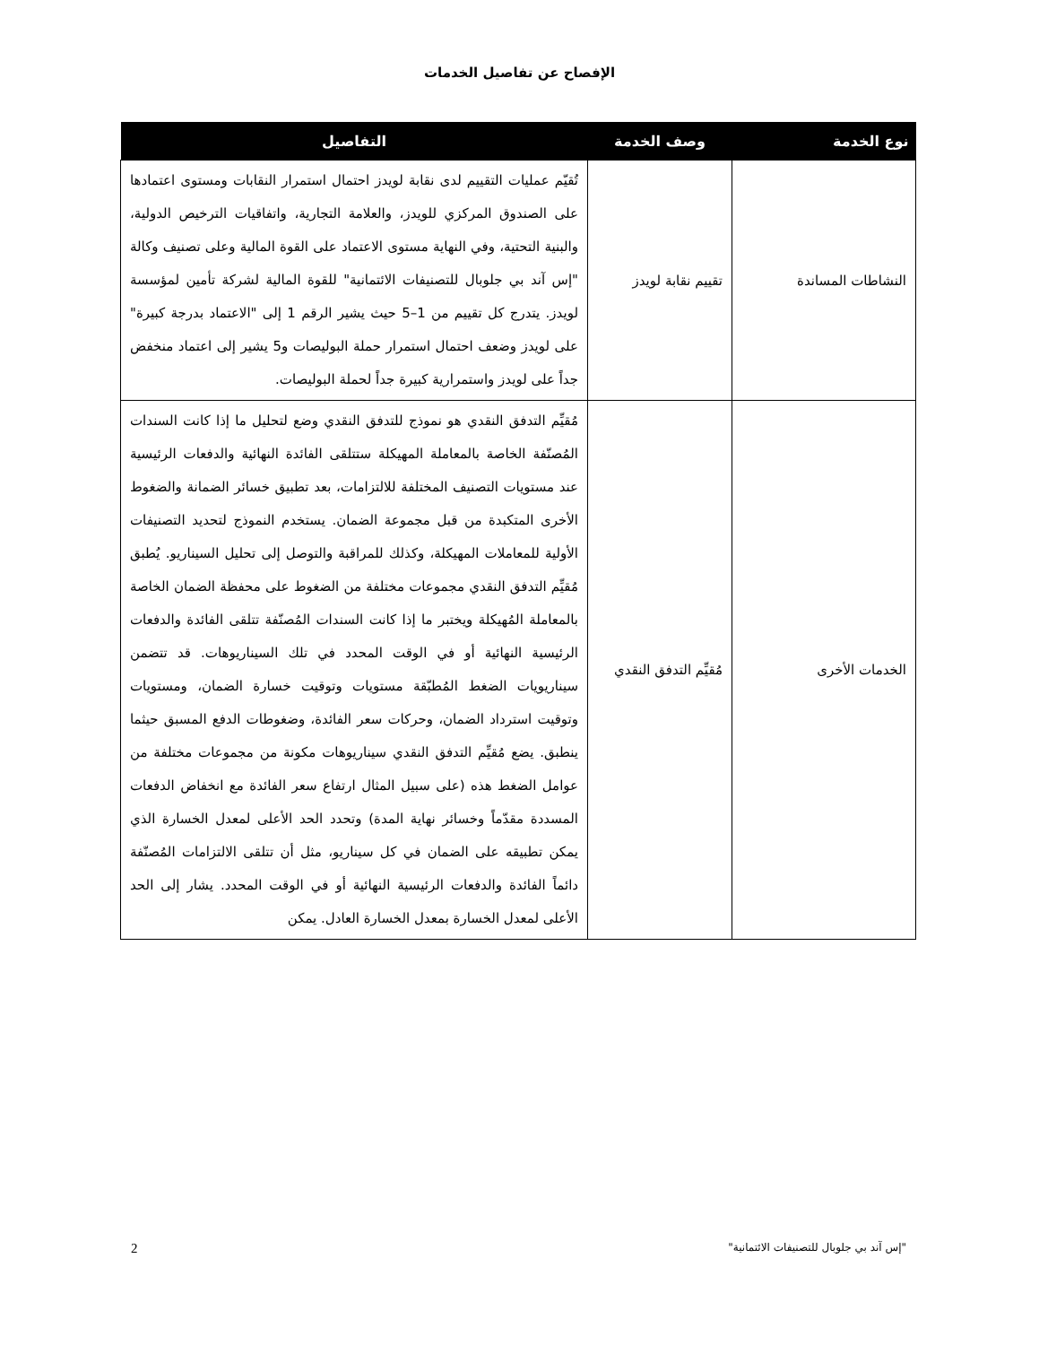الإفصاح عن تفاصيل الخدمات
| نوع الخدمة | وصف الخدمة | التفاصيل |
| --- | --- | --- |
| النشاطات المساندة | تقييم نقابة لويدز | تُقيّم عمليات التقييم لدى نقابة لويدز احتمال استمرار النقابات ومستوى اعتمادها على الصندوق المركزي للويدز، والعلامة التجارية، واتفاقيات الترخيص الدولية، والبنية التحتية، وفي النهاية مستوى الاعتماد على القوة المالية وعلى تصنيف وكالة "إس آند بي جلوبال للتصنيفات الائتمانية" للقوة المالية لشركة تأمين لمؤسسة لويدز. يتدرج كل تقييم من 1–5 حيث يشير الرقم 1 إلى "الاعتماد بدرجة كبيرة" على لويدز وضعف احتمال استمرار حملة البوليصات و5 يشير إلى اعتماد منخفض جداً على لويدز واستمرارية كبيرة جداً لحملة البوليصات. |
| الخدمات الأخرى | مُقيِّم التدفق النقدي | مُقيِّم التدفق النقدي هو نموذج للتدفق النقدي وضع لتحليل ما إذا كانت السندات المُصنّفة الخاصة بالمعاملة المهيكلة ستتلقى الفائدة النهائية والدفعات الرئيسية عند مستويات التصنيف المختلفة للالتزامات، بعد تطبيق خسائر الضمانة والضغوط الأخرى المتكبدة من قبل مجموعة الضمان. يستخدم النموذج لتحديد التصنيفات الأولية للمعاملات المهيكلة، وكذلك للمراقبة والتوصل إلى تحليل السيناريو. يُطبق مُقيِّم التدفق النقدي مجموعات مختلفة من الضغوط على محفظة الضمان الخاصة بالمعاملة المُهيكلة ويختبر ما إذا كانت السندات المُصنّفة تتلقى الفائدة والدفعات الرئيسية النهائية أو في الوقت المحدد في تلك السيناريوهات. قد تتضمن سيناريويات الضغط المُطبّقة مستويات وتوقيت خسارة الضمان، ومستويات وتوقيت استرداد الضمان، وحركات سعر الفائدة، وضغوطات الدفع المسبق حيثما ينطبق. يضع مُقيِّم التدفق النقدي سيناريوهات مكونة من مجموعات مختلفة من عوامل الضغط هذه (على سبيل المثال ارتفاع سعر الفائدة مع انخفاض الدفعات المسددة مقدّماً وخسائر نهاية المدة) وتحدد الحد الأعلى لمعدل الخسارة الذي يمكن تطبيقه على الضمان في كل سيناريو، مثل أن تتلقى الالتزامات المُصنّفة دائماً الفائدة والدفعات الرئيسية النهائية أو في الوقت المحدد. يشار إلى الحد الأعلى لمعدل الخسارة بمعدل الخسارة العادل. يمكن |
"إس آند بي جلوبال للتصنيفات الائتمانية" 2